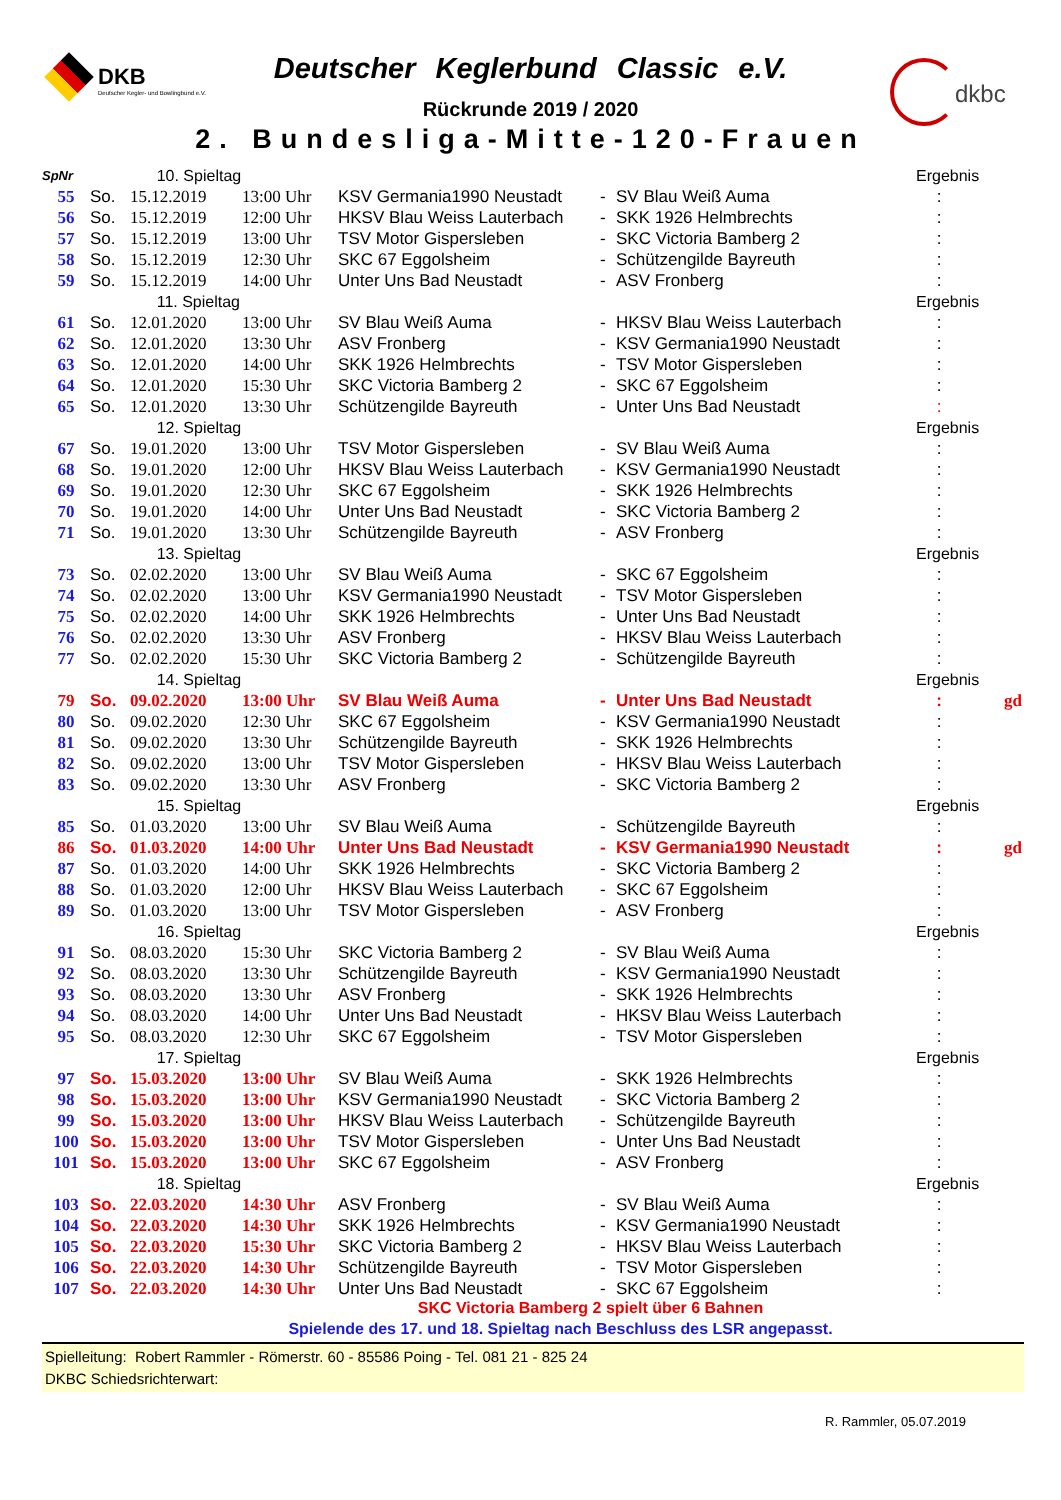DKB
Deutscher Kegler- und Bowlingbund e.V.
Deutscher Keglerbund Classic e.V.
Rückrunde 2019 / 2020
2. Bundesliga-Mitte-120-Frauen
dkbc
| SpNr | | 10. Spieltag | | | | | Ergebnis | |
| 55 | So. | 15.12.2019 | 13:00 Uhr | KSV Germania1990 Neustadt | - | SV Blau Weiß Auma | : | |
| 56 | So. | 15.12.2019 | 12:00 Uhr | HKSV Blau Weiss Lauterbach | - | SKK 1926 Helmbrechts | : | |
| 57 | So. | 15.12.2019 | 13:00 Uhr | TSV Motor Gispersleben | - | SKC Victoria Bamberg 2 | : | |
| 58 | So. | 15.12.2019 | 12:30 Uhr | SKC 67 Eggolsheim | - | Schützengilde Bayreuth | : | |
| 59 | So. | 15.12.2019 | 14:00 Uhr | Unter Uns Bad Neustadt | - | ASV Fronberg | : | |
| | | 11. Spieltag | | | | | Ergebnis | |
| 61 | So. | 12.01.2020 | 13:00 Uhr | SV Blau Weiß Auma | - | HKSV Blau Weiss Lauterbach | : | |
| 62 | So. | 12.01.2020 | 13:30 Uhr | ASV Fronberg | - | KSV Germania1990 Neustadt | : | |
| 63 | So. | 12.01.2020 | 14:00 Uhr | SKK 1926 Helmbrechts | - | TSV Motor Gispersleben | : | |
| 64 | So. | 12.01.2020 | 15:30 Uhr | SKC Victoria Bamberg 2 | - | SKC 67 Eggolsheim | : | |
| 65 | So. | 12.01.2020 | 13:30 Uhr | Schützengilde Bayreuth | - | Unter Uns Bad Neustadt | : | |
| | | 12. Spieltag | | | | | Ergebnis | |
| 67 | So. | 19.01.2020 | 13:00 Uhr | TSV Motor Gispersleben | - | SV Blau Weiß Auma | : | |
| 68 | So. | 19.01.2020 | 12:00 Uhr | HKSV Blau Weiss Lauterbach | - | KSV Germania1990 Neustadt | : | |
| 69 | So. | 19.01.2020 | 12:30 Uhr | SKC 67 Eggolsheim | - | SKK 1926 Helmbrechts | : | |
| 70 | So. | 19.01.2020 | 14:00 Uhr | Unter Uns Bad Neustadt | - | SKC Victoria Bamberg 2 | : | |
| 71 | So. | 19.01.2020 | 13:30 Uhr | Schützengilde Bayreuth | - | ASV Fronberg | : | |
| | | 13. Spieltag | | | | | Ergebnis | |
| 73 | So. | 02.02.2020 | 13:00 Uhr | SV Blau Weiß Auma | - | SKC 67 Eggolsheim | : | |
| 74 | So. | 02.02.2020 | 13:00 Uhr | KSV Germania1990 Neustadt | - | TSV Motor Gispersleben | : | |
| 75 | So. | 02.02.2020 | 14:00 Uhr | SKK 1926 Helmbrechts | - | Unter Uns Bad Neustadt | : | |
| 76 | So. | 02.02.2020 | 13:30 Uhr | ASV Fronberg | - | HKSV Blau Weiss Lauterbach | : | |
| 77 | So. | 02.02.2020 | 15:30 Uhr | SKC Victoria Bamberg 2 | - | Schützengilde Bayreuth | : | |
| | | 14. Spieltag | | | | | Ergebnis | |
| 79 | So. | 09.02.2020 | 13:00 Uhr | SV Blau Weiß Auma | - | Unter Uns Bad Neustadt | : | gd |
| 80 | So. | 09.02.2020 | 12:30 Uhr | SKC 67 Eggolsheim | - | KSV Germania1990 Neustadt | : | |
| 81 | So. | 09.02.2020 | 13:30 Uhr | Schützengilde Bayreuth | - | SKK 1926 Helmbrechts | : | |
| 82 | So. | 09.02.2020 | 13:00 Uhr | TSV Motor Gispersleben | - | HKSV Blau Weiss Lauterbach | : | |
| 83 | So. | 09.02.2020 | 13:30 Uhr | ASV Fronberg | - | SKC Victoria Bamberg 2 | : | |
| | | 15. Spieltag | | | | | Ergebnis | |
| 85 | So. | 01.03.2020 | 13:00 Uhr | SV Blau Weiß Auma | - | Schützengilde Bayreuth | : | |
| 86 | So. | 01.03.2020 | 14:00 Uhr | Unter Uns Bad Neustadt | - | KSV Germania1990 Neustadt | : | gd |
| 87 | So. | 01.03.2020 | 14:00 Uhr | SKK 1926 Helmbrechts | - | SKC Victoria Bamberg 2 | : | |
| 88 | So. | 01.03.2020 | 12:00 Uhr | HKSV Blau Weiss Lauterbach | - | SKC 67 Eggolsheim | : | |
| 89 | So. | 01.03.2020 | 13:00 Uhr | TSV Motor Gispersleben | - | ASV Fronberg | : | |
| | | 16. Spieltag | | | | | Ergebnis | |
| 91 | So. | 08.03.2020 | 15:30 Uhr | SKC Victoria Bamberg 2 | - | SV Blau Weiß Auma | : | |
| 92 | So. | 08.03.2020 | 13:30 Uhr | Schützengilde Bayreuth | - | KSV Germania1990 Neustadt | : | |
| 93 | So. | 08.03.2020 | 13:30 Uhr | ASV Fronberg | - | SKK 1926 Helmbrechts | : | |
| 94 | So. | 08.03.2020 | 14:00 Uhr | Unter Uns Bad Neustadt | - | HKSV Blau Weiss Lauterbach | : | |
| 95 | So. | 08.03.2020 | 12:30 Uhr | SKC 67 Eggolsheim | - | TSV Motor Gispersleben | : | |
| | | 17. Spieltag | | | | | Ergebnis | |
| 97 | So. | 15.03.2020 | 13:00 Uhr | SV Blau Weiß Auma | - | SKK 1926 Helmbrechts | : | |
| 98 | So. | 15.03.2020 | 13:00 Uhr | KSV Germania1990 Neustadt | - | SKC Victoria Bamberg 2 | : | |
| 99 | So. | 15.03.2020 | 13:00 Uhr | HKSV Blau Weiss Lauterbach | - | Schützengilde Bayreuth | : | |
| 100 | So. | 15.03.2020 | 13:00 Uhr | TSV Motor Gispersleben | - | Unter Uns Bad Neustadt | : | |
| 101 | So. | 15.03.2020 | 13:00 Uhr | SKC 67 Eggolsheim | - | ASV Fronberg | : | |
| | | 18. Spieltag | | | | | Ergebnis | |
| 103 | So. | 22.03.2020 | 14:30 Uhr | ASV Fronberg | - | SV Blau Weiß Auma | : | |
| 104 | So. | 22.03.2020 | 14:30 Uhr | SKK 1926 Helmbrechts | - | KSV Germania1990 Neustadt | : | |
| 105 | So. | 22.03.2020 | 15:30 Uhr | SKC Victoria Bamberg 2 | - | HKSV Blau Weiss Lauterbach | : | |
| 106 | So. | 22.03.2020 | 14:30 Uhr | Schützengilde Bayreuth | - | TSV Motor Gispersleben | : | |
| 107 | So. | 22.03.2020 | 14:30 Uhr | Unter Uns Bad Neustadt | - | SKC 67 Eggolsheim | : | |
SKC Victoria Bamberg 2 spielt über 6 Bahnen
Spielende des 17. und 18. Spieltag nach Beschluss des LSR angepasst.
Spielleitung: Robert Rammler - Römerstr. 60 - 85586 Poing - Tel. 081 21 - 825 24
DKBC Schiedsrichterwart:
R. Rammler, 05.07.2019